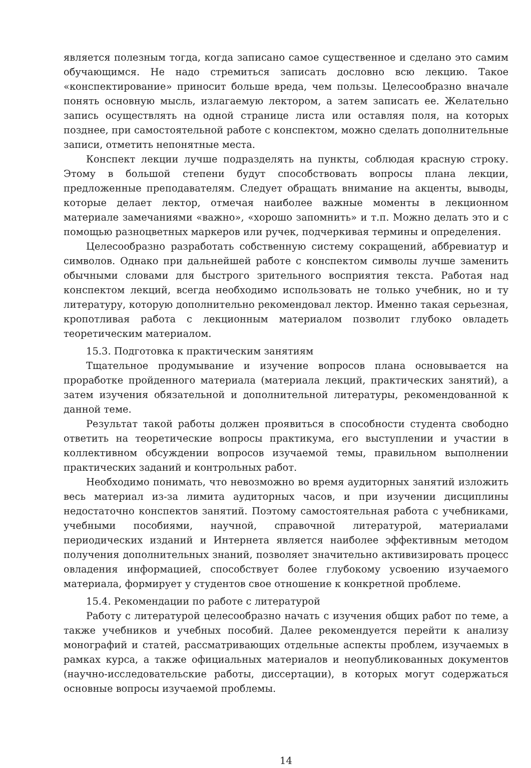является полезным тогда, когда записано самое существенное и сделано это самим обучающимся. Не надо стремиться записать дословно всю лекцию. Такое «конспектирование» приносит больше вреда, чем пользы. Целесообразно вначале понять основную мысль, излагаемую лектором, а затем записать ее. Желательно запись осуществлять на одной странице листа или оставляя поля, на которых позднее, при самостоятельной работе с конспектом, можно сделать дополнительные записи, отметить непонятные места.
Конспект лекции лучше подразделять на пункты, соблюдая красную строку. Этому в большой степени будут способствовать вопросы плана лекции, предложенные преподавателям. Следует обращать внимание на акценты, выводы, которые делает лектор, отмечая наиболее важные моменты в лекционном материале замечаниями «важно», «хорошо запомнить» и т.п. Можно делать это и с помощью разноцветных маркеров или ручек, подчеркивая термины и определения.
Целесообразно разработать собственную систему сокращений, аббревиатур и символов. Однако при дальнейшей работе с конспектом символы лучше заменить обычными словами для быстрого зрительного восприятия текста. Работая над конспектом лекций, всегда необходимо использовать не только учебник, но и ту литературу, которую дополнительно рекомендовал лектор. Именно такая серьезная, кропотливая работа с лекционным материалом позволит глубоко овладеть теоретическим материалом.
15.3. Подготовка к практическим занятиям
Тщательное продумывание и изучение вопросов плана основывается на проработке пройденного материала (материала лекций, практических занятий), а затем изучения обязательной и дополнительной литературы, рекомендованной к данной теме.
Результат такой работы должен проявиться в способности студента свободно ответить на теоретические вопросы практикума, его выступлении и участии в коллективном обсуждении вопросов изучаемой темы, правильном выполнении практических заданий и контрольных работ.
Необходимо понимать, что невозможно во время аудиторных занятий изложить весь материал из-за лимита аудиторных часов, и при изучении дисциплины недостаточно конспектов занятий. Поэтому самостоятельная работа с учебниками, учебными пособиями, научной, справочной литературой, материалами периодических изданий и Интернета является наиболее эффективным методом получения дополнительных знаний, позволяет значительно активизировать процесс овладения информацией, способствует более глубокому усвоению изучаемого материала, формирует у студентов свое отношение к конкретной проблеме.
15.4. Рекомендации по работе с литературой
Работу с литературой целесообразно начать с изучения общих работ по теме, а также учебников и учебных пособий. Далее рекомендуется перейти к анализу монографий и статей, рассматривающих отдельные аспекты проблем, изучаемых в рамках курса, а также официальных материалов и неопубликованных документов (научно-исследовательские работы, диссертации), в которых могут содержаться основные вопросы изучаемой проблемы.
14